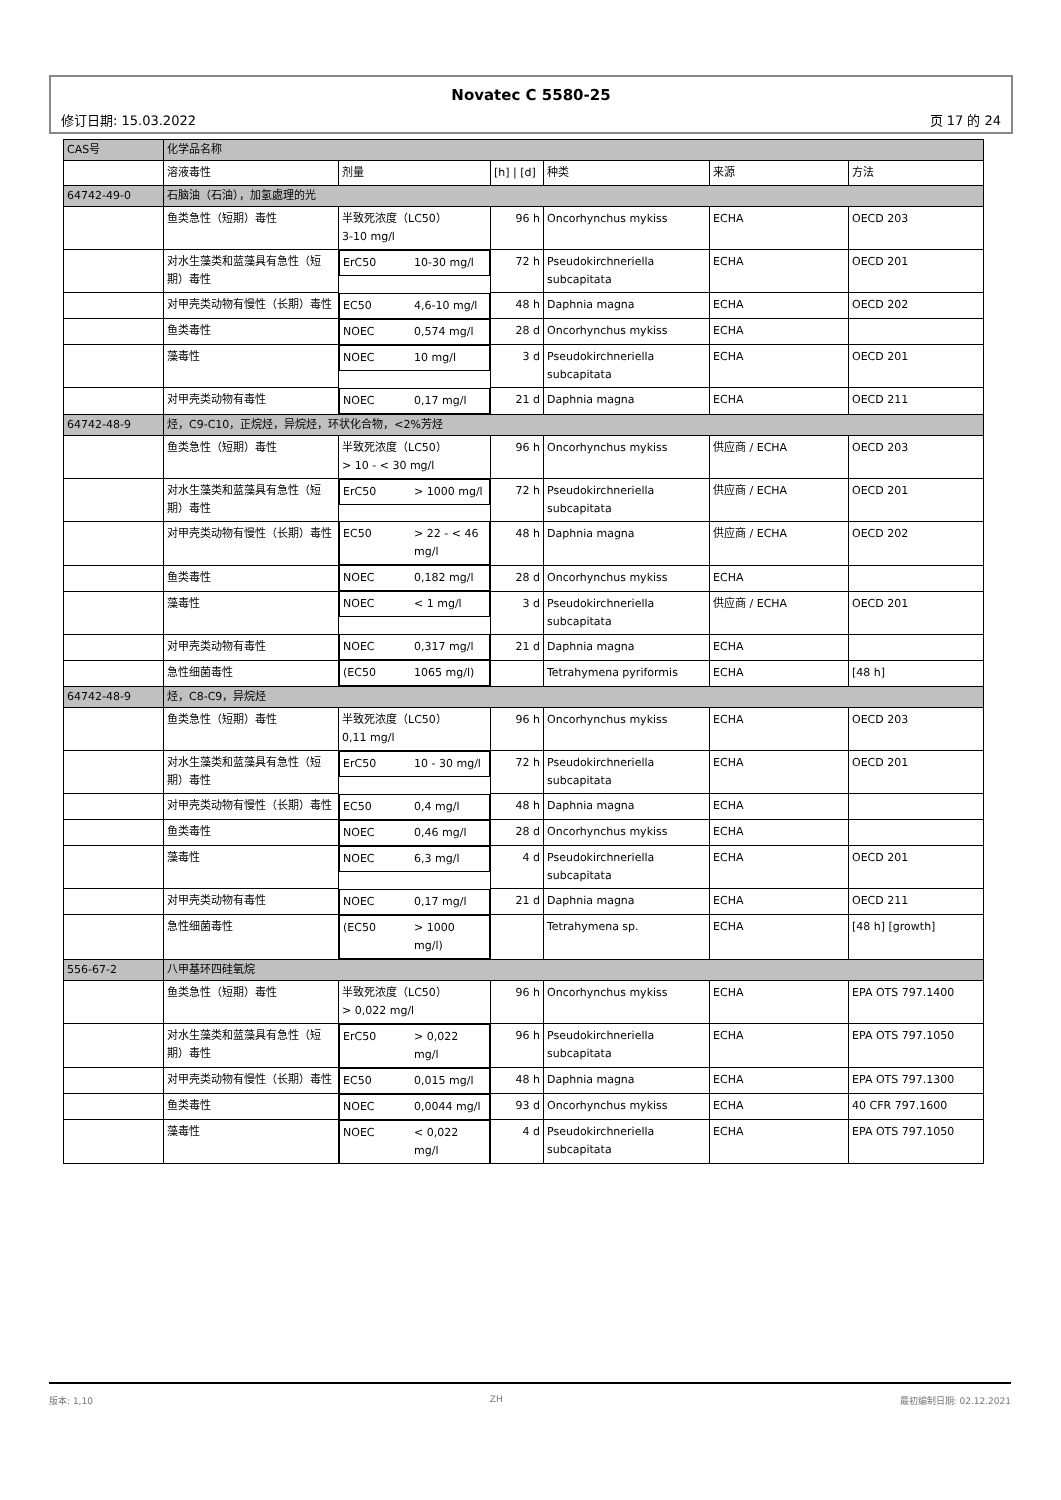Novatec C 5580-25
修订日期: 15.03.2022 页 17 的 24
| CAS号 | 化学品名称 | | | | | |
| | 溶液毒性 | 剂量 | [h] / [d] | 种类 | 来源 | 方法 |
| 64742-49-0 | 石脑油（石油），加氢處理的光 | | | | | |
| | 鱼类急性（短期）毒性 | 半致死浓度（LC50） 3-10 mg/l | 96 h | Oncorhynchus mykiss | ECHA | OECD 203 |
| | 对水生藻类和蓝藻具有急性（短期）毒性 | ErC50 10-30 mg/l | 72 h | Pseudokirchneriella subcapitata | ECHA | OECD 201 |
| | 对甲壳类动物有慢性（长期）毒性 | EC50 4,6-10 mg/l | 48 h | Daphnia magna | ECHA | OECD 202 |
| | 鱼类毒性 | NOEC 0,574 mg/l | 28 d | Oncorhynchus mykiss | ECHA | |
| | 藻毒性 | NOEC 10 mg/l | 3 d | Pseudokirchneriella subcapitata | ECHA | OECD 201 |
| | 对甲壳类动物有毒性 | NOEC 0,17 mg/l | 21 d | Daphnia magna | ECHA | OECD 211 |
| 64742-48-9 | 烃，C9-C10，正烷烃，异烷烃，环状化合物，<2%芳烃 | | | | | |
| | 鱼类急性（短期）毒性 | 半致死浓度（LC50） > 10 - < 30 mg/l | 96 h | Oncorhynchus mykiss | 供应商 / ECHA | OECD 203 |
| | 对水生藻类和蓝藻具有急性（短期）毒性 | ErC50 > 1000 mg/l | 72 h | Pseudokirchneriella subcapitata | 供应商 / ECHA | OECD 201 |
| | 对甲壳类动物有慢性（长期）毒性 | EC50 > 22 - < 46 mg/l | 48 h | Daphnia magna | 供应商 / ECHA | OECD 202 |
| | 鱼类毒性 | NOEC 0,182 mg/l | 28 d | Oncorhynchus mykiss | ECHA | |
| | 藻毒性 | NOEC < 1 mg/l | 3 d | Pseudokirchneriella subcapitata | 供应商 / ECHA | OECD 201 |
| | 对甲壳类动物有毒性 | NOEC 0,317 mg/l | 21 d | Daphnia magna | ECHA | |
| | 急性细菌毒性 | (EC50 1065 mg/l) | | Tetrahymena pyriformis | ECHA | [48 h] |
| 64742-48-9 | 烃，C8-C9，异烷烃 | | | | | |
| | 鱼类急性（短期）毒性 | 半致死浓度（LC50） 0,11 mg/l | 96 h | Oncorhynchus mykiss | ECHA | OECD 203 |
| | 对水生藻类和蓝藻具有急性（短期）毒性 | ErC50 10 - 30 mg/l | 72 h | Pseudokirchneriella subcapitata | ECHA | OECD 201 |
| | 对甲壳类动物有慢性（长期）毒性 | EC50 0,4 mg/l | 48 h | Daphnia magna | ECHA | |
| | 鱼类毒性 | NOEC 0,46 mg/l | 28 d | Oncorhynchus mykiss | ECHA | |
| | 藻毒性 | NOEC 6,3 mg/l | 4 d | Pseudokirchneriella subcapitata | ECHA | OECD 201 |
| | 对甲壳类动物有毒性 | NOEC 0,17 mg/l | 21 d | Daphnia magna | ECHA | OECD 211 |
| | 急性细菌毒性 | (EC50 > 1000 mg/l) | | Tetrahymena sp. | ECHA | [48 h] [growth] |
| 556-67-2 | 八甲基环四硅氧烷 | | | | | |
| | 鱼类急性（短期）毒性 | 半致死浓度（LC50） > 0,022 mg/l | 96 h | Oncorhynchus mykiss | ECHA | EPA OTS 797.1400 |
| | 对水生藻类和蓝藻具有急性（短期）毒性 | ErC50 > 0,022 mg/l | 96 h | Pseudokirchneriella subcapitata | ECHA | EPA OTS 797.1050 |
| | 对甲壳类动物有慢性（长期）毒性 | EC50 0,015 mg/l | 48 h | Daphnia magna | ECHA | EPA OTS 797.1300 |
| | 鱼类毒性 | NOEC 0,0044 mg/l | 93 d | Oncorhynchus mykiss | ECHA | 40 CFR 797.1600 |
| | 藻毒性 | NOEC < 0,022 mg/l | 4 d | Pseudokirchneriella subcapitata | ECHA | EPA OTS 797.1050 |
版本: 1,10 ZH 最初编制日期: 02.12.2021